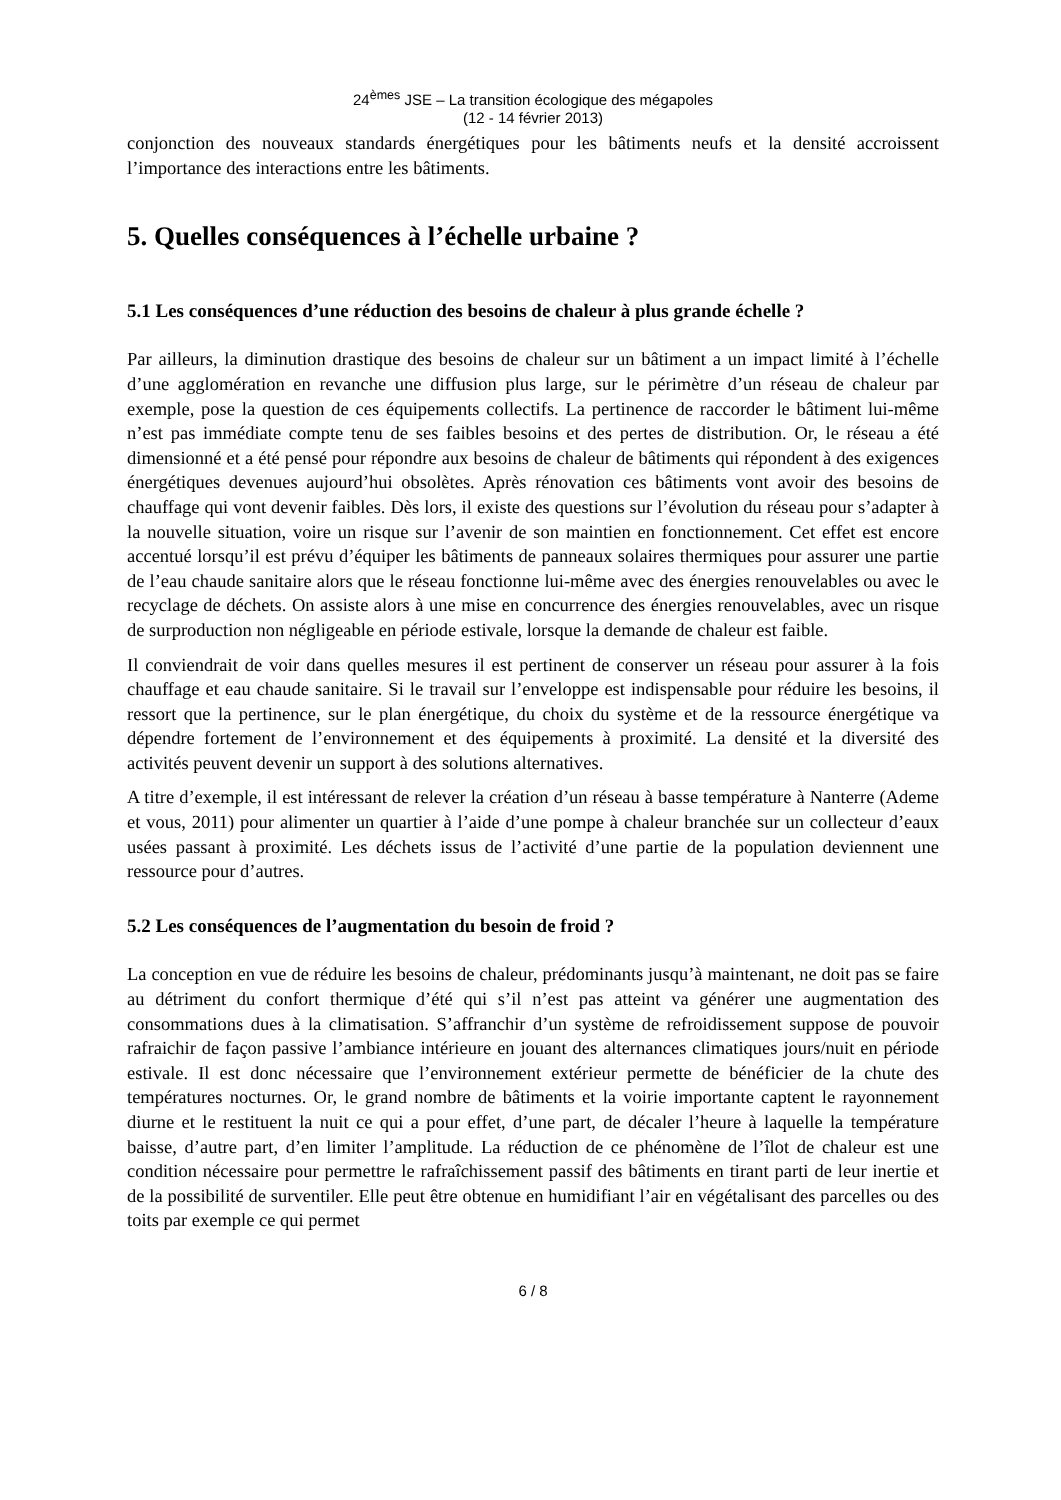24<sup>èmes</sup> JSE – La transition écologique des mégapoles
(12 - 14 février 2013)
conjonction des nouveaux standards énergétiques pour les bâtiments neufs et la densité accroissent l’importance des interactions entre les bâtiments.
5. Quelles conséquences à l’échelle urbaine ?
5.1 Les conséquences d’une réduction des besoins de chaleur à plus grande échelle ?
Par ailleurs, la diminution drastique des besoins de chaleur sur un bâtiment a un impact limité à l’échelle d’une agglomération en revanche une diffusion plus large, sur le périmètre d’un réseau de chaleur par exemple, pose la question de ces équipements collectifs. La pertinence de raccorder le bâtiment lui-même n’est pas immédiate compte tenu de ses faibles besoins et des pertes de distribution. Or, le réseau a été dimensionné et a été pensé pour répondre aux besoins de chaleur de bâtiments qui répondent à des exigences énergétiques devenues aujourd’hui obsolètes. Après rénovation ces bâtiments vont avoir des besoins de chauffage qui vont devenir faibles. Dès lors, il existe des questions sur l’évolution du réseau pour s’adapter à la nouvelle situation, voire un risque sur l’avenir de son maintien en fonctionnement. Cet effet est encore accentué lorsqu’il est prévu d’équiper les bâtiments de panneaux solaires thermiques pour assurer une partie de l’eau chaude sanitaire alors que le réseau fonctionne lui-même avec des énergies renouvelables ou avec le recyclage de déchets. On assiste alors à une mise en concurrence des énergies renouvelables, avec un risque de surproduction non négligeable en période estivale, lorsque la demande de chaleur est faible.
Il conviendrait de voir dans quelles mesures il est pertinent de conserver un réseau pour assurer à la fois chauffage et eau chaude sanitaire. Si le travail sur l’enveloppe est indispensable pour réduire les besoins, il ressort que la pertinence, sur le plan énergétique, du choix du système et de la ressource énergétique va dépendre fortement de l’environnement et des équipements à proximité. La densité et la diversité des activités peuvent devenir un support à des solutions alternatives.
A titre d’exemple, il est intéressant de relever la création d’un réseau à basse température à Nanterre (Ademe et vous, 2011) pour alimenter un quartier à l’aide d’une pompe à chaleur branchée sur un collecteur d’eaux usées passant à proximité. Les déchets issus de l’activité d’une partie de la population deviennent une ressource pour d’autres.
5.2 Les conséquences de l’augmentation du besoin de froid ?
La conception en vue de réduire les besoins de chaleur, prédominants jusqu’à maintenant, ne doit pas se faire au détriment du confort thermique d’été qui s’il n’est pas atteint va générer une augmentation des consommations dues à la climatisation. S’affranchir d’un système de refroidissement suppose de pouvoir rafraichir de façon passive l’ambiance intérieure en jouant des alternances climatiques jours/nuit en période estivale. Il est donc nécessaire que l’environnement extérieur permette de bénéficier de la chute des températures nocturnes. Or, le grand nombre de bâtiments et la voirie importante captent le rayonnement diurne et le restituent la nuit ce qui a pour effet, d’une part, de décaler l’heure à laquelle la température baisse, d’autre part, d’en limiter l’amplitude. La réduction de ce phénomène de l’îlot de chaleur est une condition nécessaire pour permettre le rafraîchissement passif des bâtiments en tirant parti de leur inertie et de la possibilité de surventiler. Elle peut être obtenue en humidifiant l’air en végétalisant des parcelles ou des toits par exemple ce qui permet
6 / 8